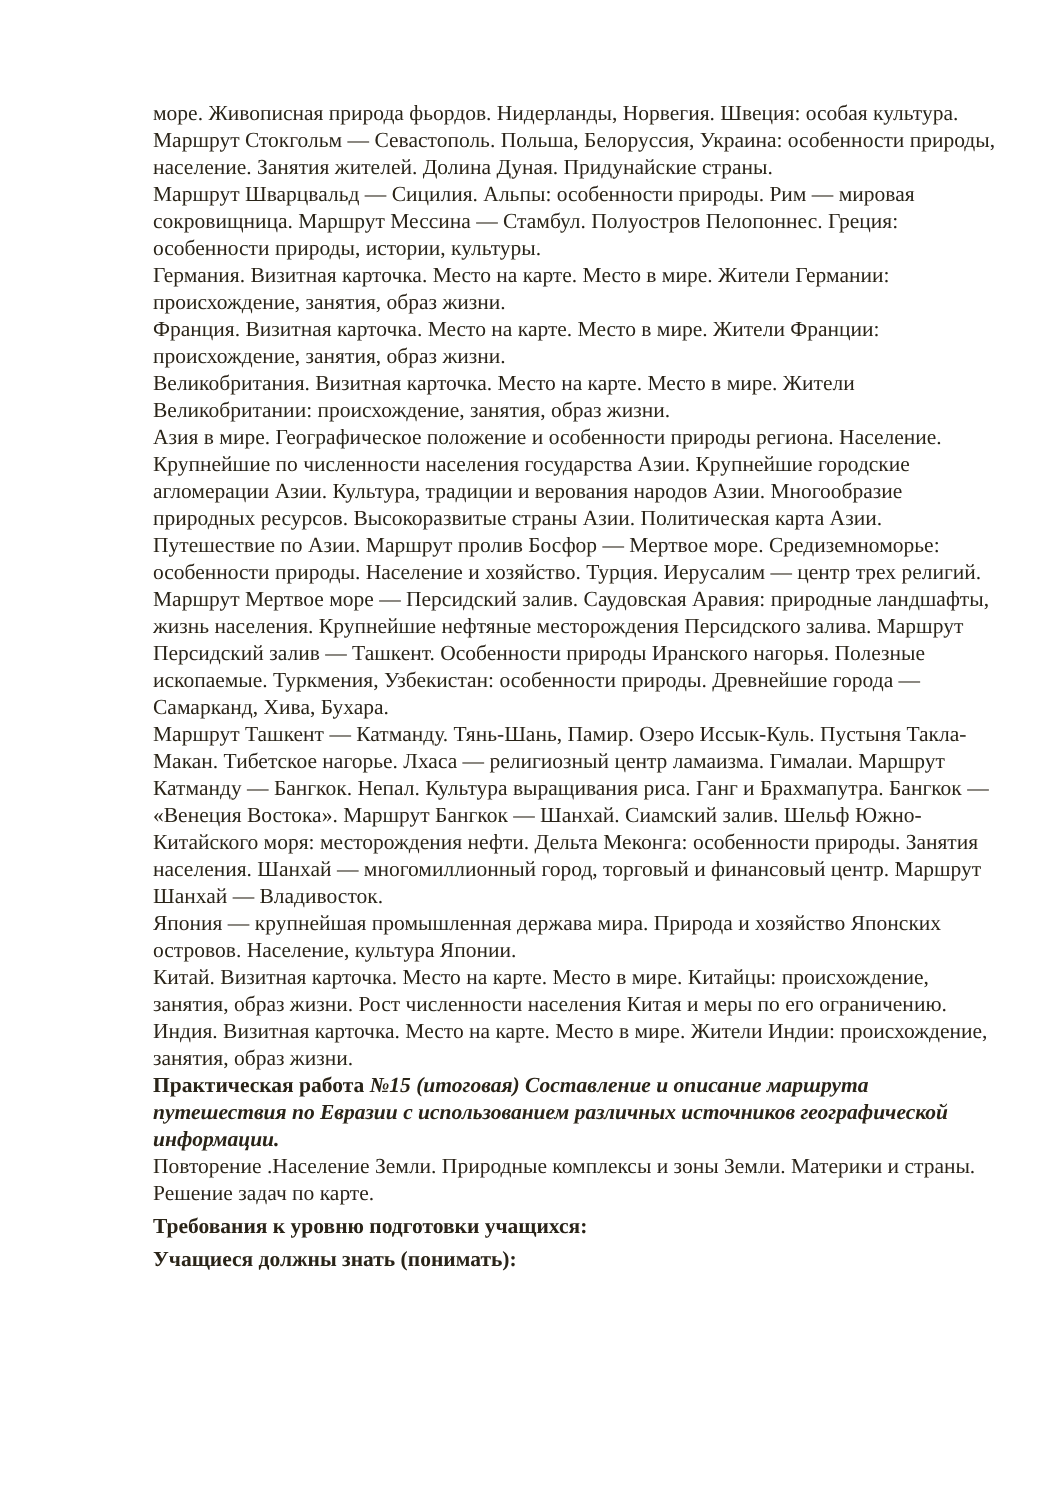море. Живописная природа фьордов. Нидерланды, Норвегия. Швеция: особая культура.
Маршрут Стокгольм — Севастополь. Польша, Белоруссия, Украина: особенности природы, население. Занятия жителей. Долина Дуная. Придунайские страны.
Маршрут Шварцвальд — Сицилия. Альпы: особенности природы. Рим — мировая сокровищница. Маршрут Мессина — Стамбул. Полуостров Пелопоннес. Греция: особенности природы, истории, культуры.
Германия. Визитная карточка. Место на карте. Место в мире. Жители Германии: происхождение, занятия, образ жизни.
Франция. Визитная карточка. Место на карте. Место в мире. Жители Франции: происхождение, занятия, образ жизни.
Великобритания. Визитная карточка. Место на карте. Место в мире. Жители Великобритании: происхождение, занятия, образ жизни.
Азия в мире. Географическое положение и особенности природы региона. Население. Крупнейшие по численности населения государства Азии. Крупнейшие городские агломерации Азии. Культура, традиции и верования народов Азии. Многообразие природных ресурсов. Высокоразвитые страны Азии. Политическая карта Азии.
Путешествие по Азии. Маршрут пролив Босфор — Мертвое море. Средиземноморье: особенности природы. Население и хозяйство. Турция. Иерусалим — центр трех религий. Маршрут Мертвое море — Персидский залив. Саудовская Аравия: природные ландшафты, жизнь населения. Крупнейшие нефтяные месторождения Персидского залива. Маршрут Персидский залив — Ташкент. Особенности природы Иранского нагорья. Полезные ископаемые. Туркмения, Узбекистан: особенности природы. Древнейшие города — Самарканд, Хива, Бухара.
Маршрут Ташкент — Катманду. Тянь-Шань, Памир. Озеро Иссык-Куль. Пустыня Такла-Макан. Тибетское нагорье. Лхаса — религиозный центр ламаизма. Гималаи. Маршрут Катманду — Бангкок. Непал. Культура выращивания риса. Ганг и Брахмапутра. Бангкок — «Венеция Востока». Маршрут Бангкок — Шанхай. Сиамский залив. Шельф Южно-Китайского моря: месторождения нефти. Дельта Меконга: особенности природы. Занятия населения. Шанхай — многомиллионный город, торговый и финансовый центр. Маршрут Шанхай — Владивосток.
Япония — крупнейшая промышленная держава мира. Природа и хозяйство Японских островов. Население, культура Японии.
Китай. Визитная карточка. Место на карте. Место в мире. Китайцы: происхождение, занятия, образ жизни. Рост численности населения Китая и меры по его ограничению.
Индия. Визитная карточка. Место на карте. Место в мире. Жители Индии: происхождение, занятия, образ жизни.
Практическая работа №15 (итоговая) Составление и описание маршрута путешествия по Евразии с использованием различных источников географической информации.
Повторение .Население Земли. Природные комплексы и зоны Земли. Материки и страны. Решение задач по карте.
Требования к уровню подготовки учащихся:
Учащиеся должны знать (понимать):